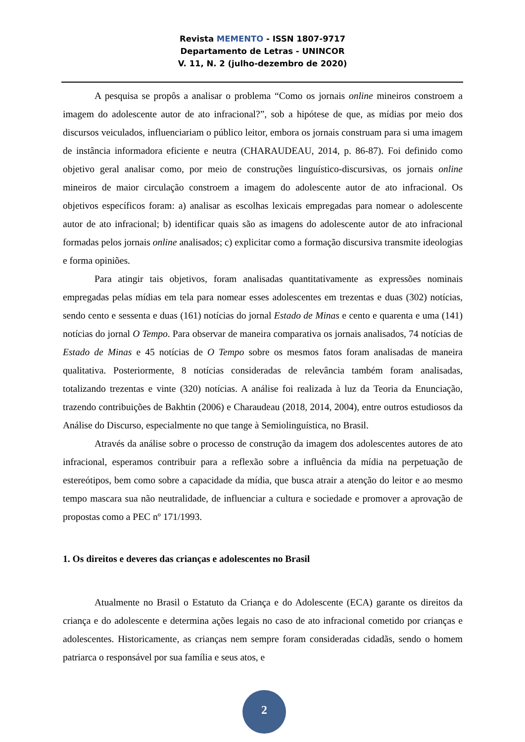Revista MEMENTO - ISSN 1807-9717
Departamento de Letras - UNINCOR
V. 11, N. 2 (julho-dezembro de 2020)
A pesquisa se propôs a analisar o problema “Como os jornais online mineiros constroem a imagem do adolescente autor de ato infracional?”, sob a hipótese de que, as mídias por meio dos discursos veiculados, influenciariam o público leitor, embora os jornais construam para si uma imagem de instância informadora eficiente e neutra (CHARAUDEAU, 2014, p. 86-87). Foi definido como objetivo geral analisar como, por meio de construções linguístico-discursivas, os jornais online mineiros de maior circulação constroem a imagem do adolescente autor de ato infracional. Os objetivos específicos foram: a) analisar as escolhas lexicais empregadas para nomear o adolescente autor de ato infracional; b) identificar quais são as imagens do adolescente autor de ato infracional formadas pelos jornais online analisados; c) explicitar como a formação discursiva transmite ideologias e forma opiniões.
Para atingir tais objetivos, foram analisadas quantitativamente as expressões nominais empregadas pelas mídias em tela para nomear esses adolescentes em trezentas e duas (302) notícias, sendo cento e sessenta e duas (161) notícias do jornal Estado de Minas e cento e quarenta e uma (141) notícias do jornal O Tempo. Para observar de maneira comparativa os jornais analisados, 74 notícias de Estado de Minas e 45 notícias de O Tempo sobre os mesmos fatos foram analisadas de maneira qualitativa. Posteriormente, 8 notícias consideradas de relevância também foram analisadas, totalizando trezentas e vinte (320) notícias. A análise foi realizada à luz da Teoria da Enunciação, trazendo contribuições de Bakhtin (2006) e Charaudeau (2018, 2014, 2004), entre outros estudiosos da Análise do Discurso, especialmente no que tange à Semiolinguística, no Brasil.
Através da análise sobre o processo de construção da imagem dos adolescentes autores de ato infracional, esperamos contribuir para a reflexão sobre a influência da mídia na perpetuação de estereótipos, bem como sobre a capacidade da mídia, que busca atrair a atenção do leitor e ao mesmo tempo mascara sua não neutralidade, de influenciar a cultura e sociedade e promover a aprovação de propostas como a PEC nº 171/1993.
1. Os direitos e deveres das crianças e adolescentes no Brasil
Atualmente no Brasil o Estatuto da Criança e do Adolescente (ECA) garante os direitos da criança e do adolescente e determina ações legais no caso de ato infracional cometido por crianças e adolescentes. Historicamente, as crianças nem sempre foram consideradas cidadãs, sendo o homem patriarca o responsável por sua família e seus atos, e
2